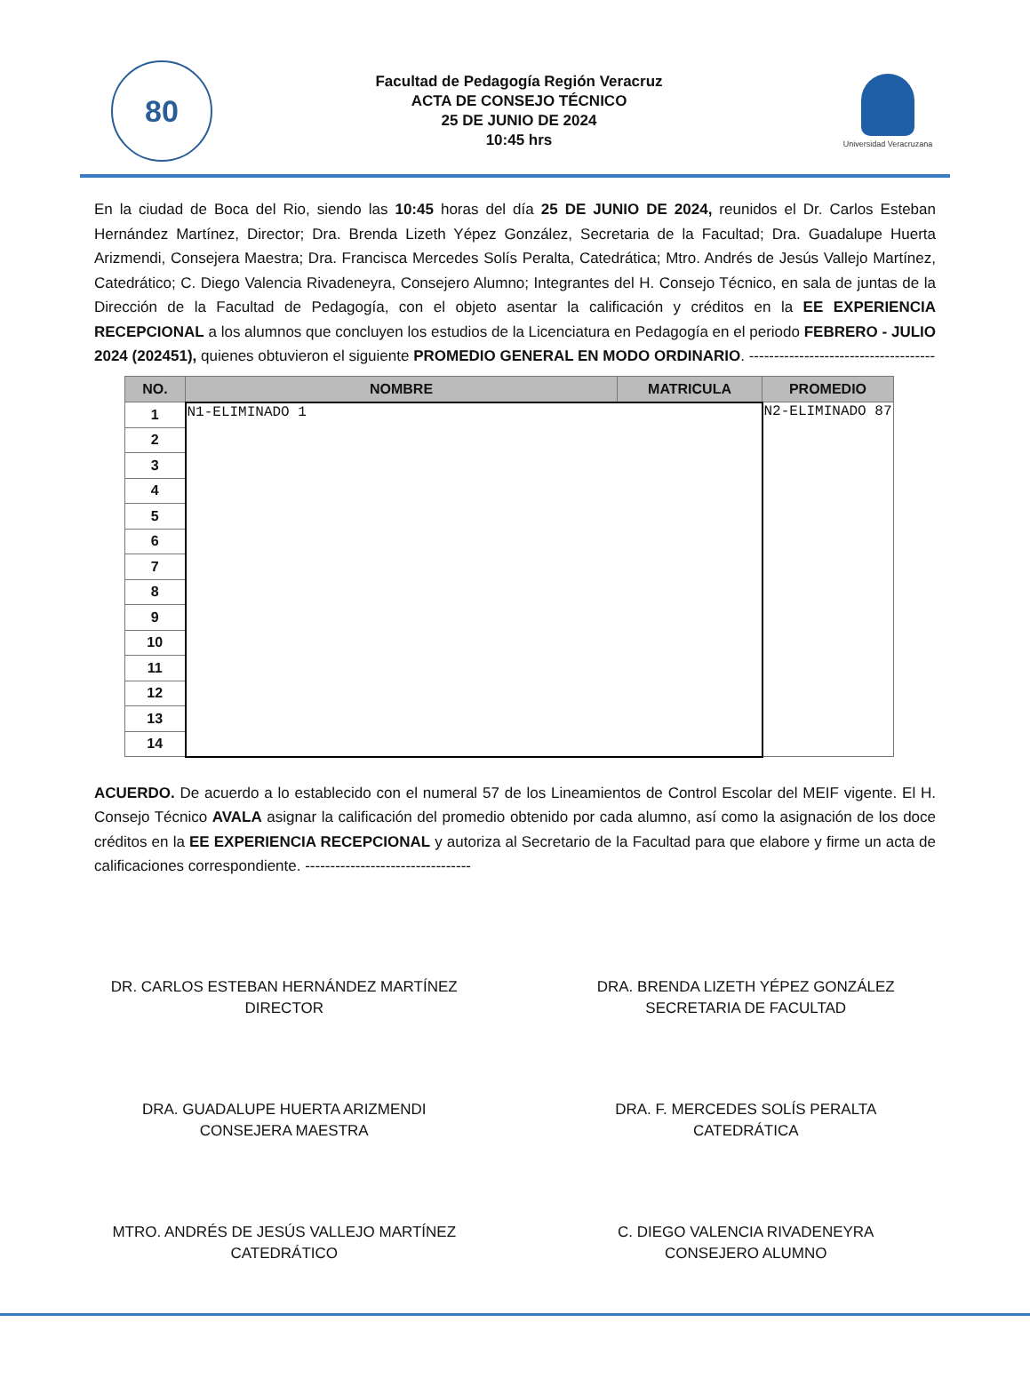80
Facultad de Pedagogía Región Veracruz
ACTA DE CONSEJO TÉCNICO
25 DE JUNIO DE 2024
10:45 hrs
Universidad Veracruzana
En la ciudad de Boca del Rio, siendo las 10:45 horas del día 25 DE JUNIO DE 2024, reunidos el Dr. Carlos Esteban Hernández Martínez, Director; Dra. Brenda Lizeth Yépez González, Secretaria de la Facultad; Dra. Guadalupe Huerta Arizmendi, Consejera Maestra; Dra. Francisca Mercedes Solís Peralta, Catedrática; Mtro. Andrés de Jesús Vallejo Martínez, Catedrático; C. Diego Valencia Rivadeneyra, Consejero Alumno; Integrantes del H. Consejo Técnico, en sala de juntas de la Dirección de la Facultad de Pedagogía, con el objeto asentar la calificación y créditos en la EE EXPERIENCIA RECEPCIONAL a los alumnos que concluyen los estudios de la Licenciatura en Pedagogía en el periodo FEBRERO - JULIO 2024 (202451), quienes obtuvieron el siguiente PROMEDIO GENERAL EN MODO ORDINARIO. -------------------------------------
| NO. | NOMBRE | MATRICULA | PROMEDIO |
| --- | --- | --- | --- |
| 1 | N1-ELIMINADO 1 | | N2-ELIMINADO 87 |
| 2 | | | |
| 3 | | | |
| 4 | | | |
| 5 | | | |
| 6 | | | |
| 7 | | | |
| 8 | | | |
| 9 | | | |
| 10 | | | |
| 11 | | | |
| 12 | | | |
| 13 | | | |
| 14 | | | |
ACUERDO. De acuerdo a lo establecido con el numeral 57 de los Lineamientos de Control Escolar del MEIF vigente. El H. Consejo Técnico AVALA asignar la calificación del promedio obtenido por cada alumno, así como la asignación de los doce créditos en la EE EXPERIENCIA RECEPCIONAL y autoriza al Secretario de la Facultad para que elabore y firme un acta de calificaciones correspondiente. ---------------------------------
DR. CARLOS ESTEBAN HERNÁNDEZ MARTÍNEZ
DIRECTOR
DRA. BRENDA LIZETH YÉPEZ GONZÁLEZ
SECRETARIA DE FACULTAD
DRA. GUADALUPE HUERTA ARIZMENDI
CONSEJERA MAESTRA
DRA. F. MERCEDES SOLÍS PERALTA
CATEDRÁTICA
MTRO. ANDRÉS DE JESÚS VALLEJO MARTÍNEZ
CATEDRÁTICO
C. DIEGO VALENCIA RIVADENEYRA
CONSEJERO ALUMNO